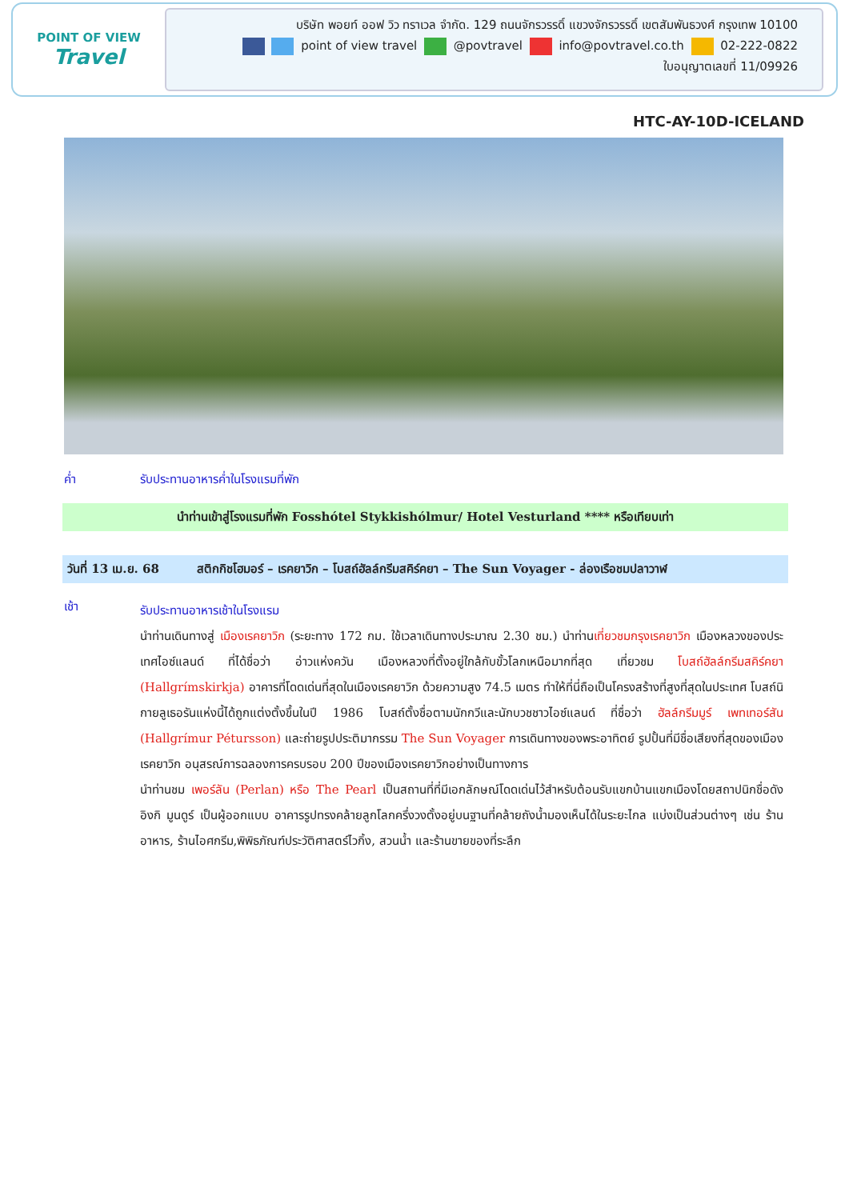POINT OF VIEW
Travel
บริษัท พอยท์ ออฟ วิว ทราเวล จำกัด. 129 ถนนจักรวรรดิ์ แขวงจักรวรรดิ์ เขตสัมพันธวงศ์ กรุงเทพ 10100
point of view travel @povtravel info@povtravel.co.th 02-222-0822
ใบอนุญาตเลขที่ 11/09926
HTC-AY-10D-ICELAND
ค่ำ รับประทานอาหารค่ำในโรงแรมที่พัก
นำท่านเข้าสู่โรงแรมที่พัก Fosshótel Stykkishólmur/ Hotel Vesturland **** หรือเทียบเท่า
วันที่ 13 เม.ย. 68 สติกกิชโฮมอร์ – เรคยาวิก – โบสถ์ฮัลล์กรีมสคิร์คยา – The Sun Voyager - ล่องเรือชมปลาวาฬ
เช้า
รับประทานอาหารเช้าในโรงแรม
นำท่านเดินทางสู่ เมืองเรคยาวิก (ระยะทาง 172 กม. ใช้เวลาเดินทางประมาณ 2.30 ชม.) นำท่านเที่ยวชมกรุงเรคยาวิก เมืองหลวงของประเทศไอซ์แลนด์ ที่ได้ชื่อว่า อ่าวแห่งควัน เมืองหลวงที่ตั้งอยู่ใกล้กับขั้วโลกเหนือมากที่สุด เที่ยวชม โบสถ์ฮัลล์กรีมสคิร์คยา (Hallgrímskirkja) อาคารที่โดดเด่นที่สุดในเมืองเรคยาวิก ด้วยความสูง 74.5 เมตร ทำให้ที่นี่ถือเป็นโครงสร้างที่สูงที่สุดในประเทศ โบสถ์นิกายลูเธอรันแห่งนี้ได้ถูกแต่งตั้งขึ้นในปี 1986 โบสถ์ตั้งชื่อตามนักกวีและนักบวชชาวไอซ์แลนด์ ที่ชื่อว่า ฮัลล์กรีมมูร์ เพทเทอร์สัน (Hallgrímur Pétursson) และถ่ายรูปประติมากรรม The Sun Voyager การเดินทางของพระอาทิตย์ รูปปั้นที่มีชื่อเสียงที่สุดของเมืองเรคยาวิก อนุสรณ์การฉลองการครบรอบ 200 ปีของเมืองเรคยาวิกอย่างเป็นทางการ
นำท่านชม เพอร์ลัน (Perlan) หรือ The Pearl เป็นสถานที่ที่มีเอกลักษณ์โดดเด่นไว้สำหรับต้อนรับแขกบ้านแขกเมืองโดยสถาปนิกชื่อดัง อิงกิ มูนดูร์ เป็นผู้ออกแบบ อาคารรูปทรงคล้ายลูกโลกครึ่งวงตั้งอยู่บนฐานที่คล้ายถังน้ำมองเห็นได้ในระยะไกล แบ่งเป็นส่วนต่างๆ เช่น ร้านอาหาร, ร้านไอศกรีม,พิพิธภัณฑ์ประวัติศาสตร์ไวกิ้ง, สวนน้ำ และร้านขายของที่ระลึก